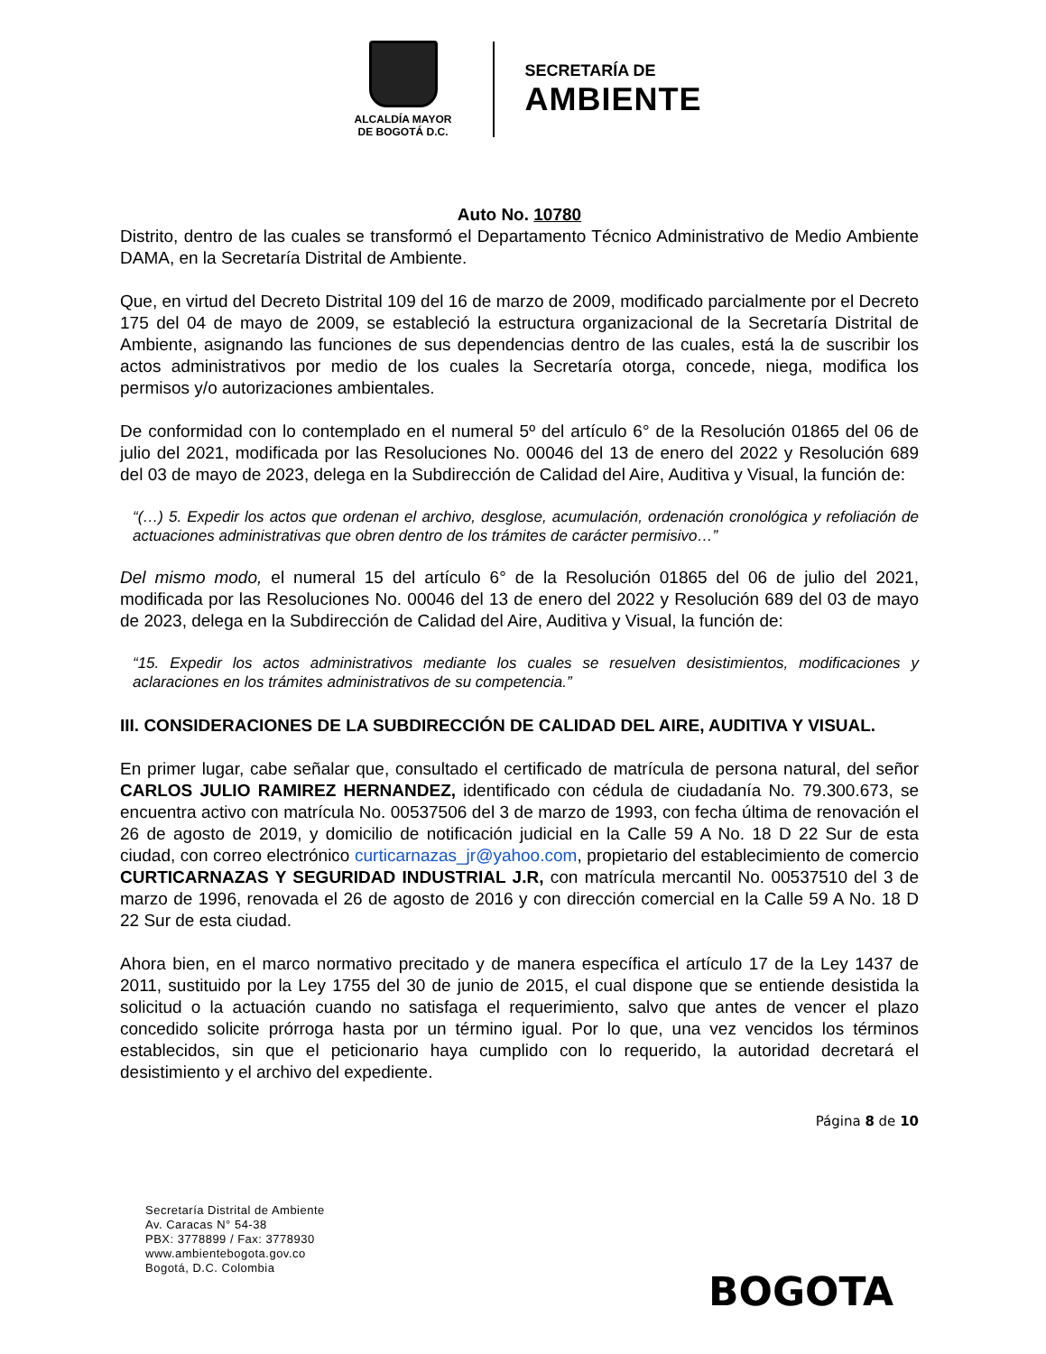ALCALDÍA MAYOR
DE BOGOTÁ D.C.
SECRETARÍA DE
AMBIENTE
Auto No. 10780
Distrito, dentro de las cuales se transformó el Departamento Técnico Administrativo de Medio Ambiente DAMA, en la Secretaría Distrital de Ambiente.
Que, en virtud del Decreto Distrital 109 del 16 de marzo de 2009, modificado parcialmente por el Decreto 175 del 04 de mayo de 2009, se estableció la estructura organizacional de la Secretaría Distrital de Ambiente, asignando las funciones de sus dependencias dentro de las cuales, está la de suscribir los actos administrativos por medio de los cuales la Secretaría otorga, concede, niega, modifica los permisos y/o autorizaciones ambientales.
De conformidad con lo contemplado en el numeral 5º del artículo 6° de la Resolución 01865 del 06 de julio del 2021, modificada por las Resoluciones No. 00046 del 13 de enero del 2022 y Resolución 689 del 03 de mayo de 2023, delega en la Subdirección de Calidad del Aire, Auditiva y Visual, la función de:
“(…) 5. Expedir los actos que ordenan el archivo, desglose, acumulación, ordenación cronológica y refoliación de actuaciones administrativas que obren dentro de los trámites de carácter permisivo…”
Del mismo modo, el numeral 15 del artículo 6° de la Resolución 01865 del 06 de julio del 2021, modificada por las Resoluciones No. 00046 del 13 de enero del 2022 y Resolución 689 del 03 de mayo de 2023, delega en la Subdirección de Calidad del Aire, Auditiva y Visual, la función de:
“15. Expedir los actos administrativos mediante los cuales se resuelven desistimientos, modificaciones y aclaraciones en los trámites administrativos de su competencia.”
III. CONSIDERACIONES DE LA SUBDIRECCIÓN DE CALIDAD DEL AIRE, AUDITIVA Y VISUAL.
En primer lugar, cabe señalar que, consultado el certificado de matrícula de persona natural, del señor CARLOS JULIO RAMIREZ HERNANDEZ, identificado con cédula de ciudadanía No. 79.300.673, se encuentra activo con matrícula No. 00537506 del 3 de marzo de 1993, con fecha última de renovación el 26 de agosto de 2019, y domicilio de notificación judicial en la Calle 59 A No. 18 D 22 Sur de esta ciudad, con correo electrónico curticarnazas_jr@yahoo.com, propietario del establecimiento de comercio CURTICARNAZAS Y SEGURIDAD INDUSTRIAL J.R, con matrícula mercantil No. 00537510 del 3 de marzo de 1996, renovada el 26 de agosto de 2016 y con dirección comercial en la Calle 59 A No. 18 D 22 Sur de esta ciudad.
Ahora bien, en el marco normativo precitado y de manera específica el artículo 17 de la Ley 1437 de 2011, sustituido por la Ley 1755 del 30 de junio de 2015, el cual dispone que se entiende desistida la solicitud o la actuación cuando no satisfaga el requerimiento, salvo que antes de vencer el plazo concedido solicite prórroga hasta por un término igual. Por lo que, una vez vencidos los términos establecidos, sin que el peticionario haya cumplido con lo requerido, la autoridad decretará el desistimiento y el archivo del expediente.
Página 8 de 10
Secretaría Distrital de Ambiente
Av. Caracas N° 54-38
PBX: 3778899 / Fax: 3778930
www.ambientebogota.gov.co
Bogotá, D.C. Colombia
BOGOTA